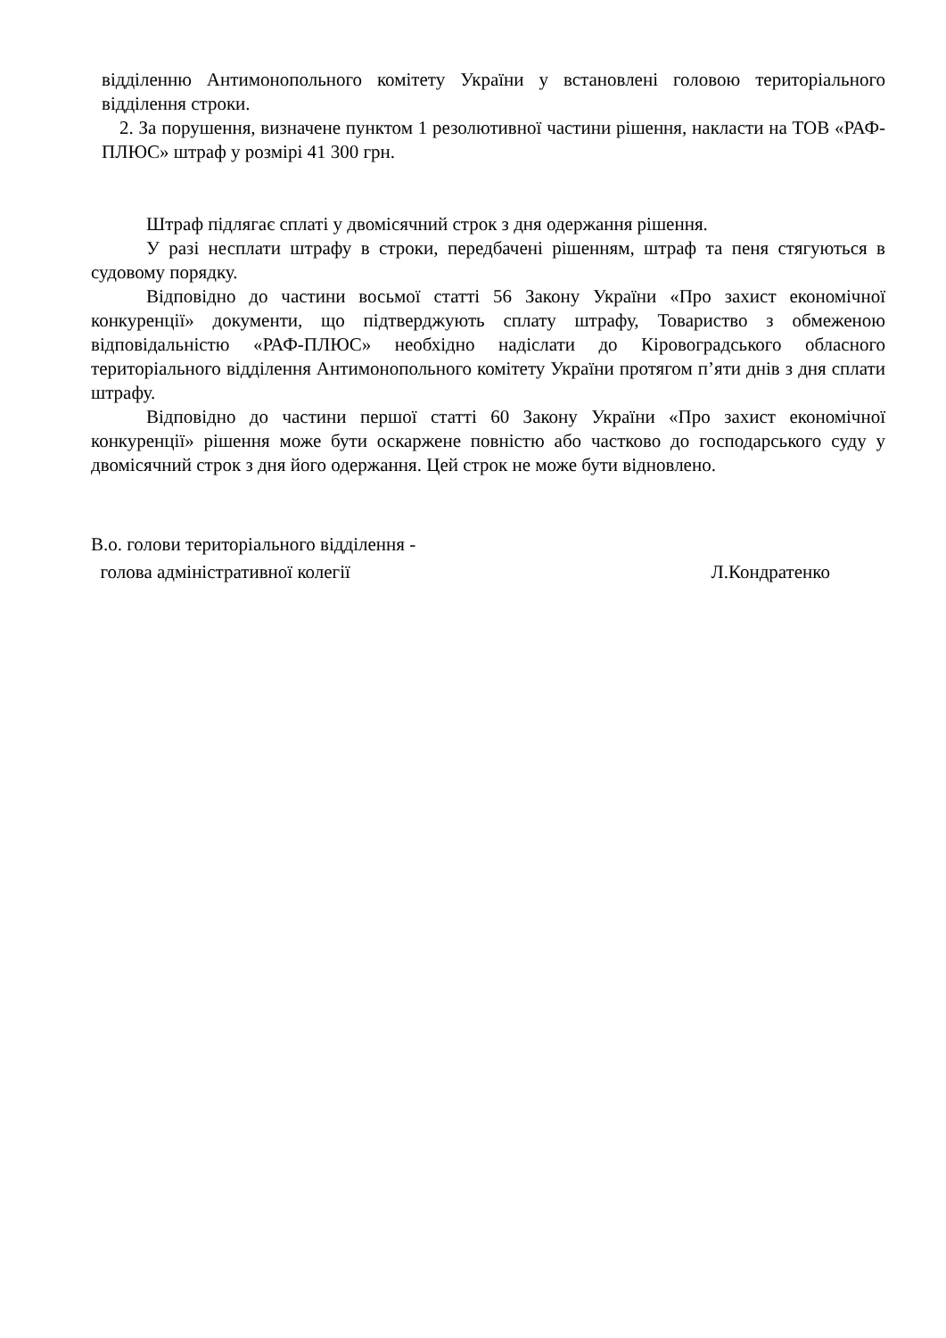відділенню Антимонопольного комітету України у встановлені головою територіального відділення строки.
2. За порушення, визначене пунктом 1 резолютивної частини рішення, накласти на ТОВ «РАФ-ПЛЮС» штраф у розмірі 41 300 грн.
Штраф підлягає сплаті у двомісячний строк з дня одержання рішення.
У разі несплати штрафу в строки, передбачені рішенням, штраф та пеня стягуються в судовому порядку.
Відповідно до частини восьмої статті 56 Закону України «Про захист економічної конкуренції» документи, що підтверджують сплату штрафу, Товариство з обмеженою відповідальністю «РАФ-ПЛЮС» необхідно надіслати до Кіровоградського обласного територіального відділення Антимонопольного комітету України протягом п’яти днів з дня сплати штрафу.
Відповідно до частини першої статті 60 Закону України «Про захист економічної конкуренції» рішення може бути оскаржене повністю або частково до господарського суду у двомісячний строк з дня його одержання. Цей строк не може бути відновлено.
В.о. голови територіального відділення -
голова адміністративної колегії Л.Кондратенко